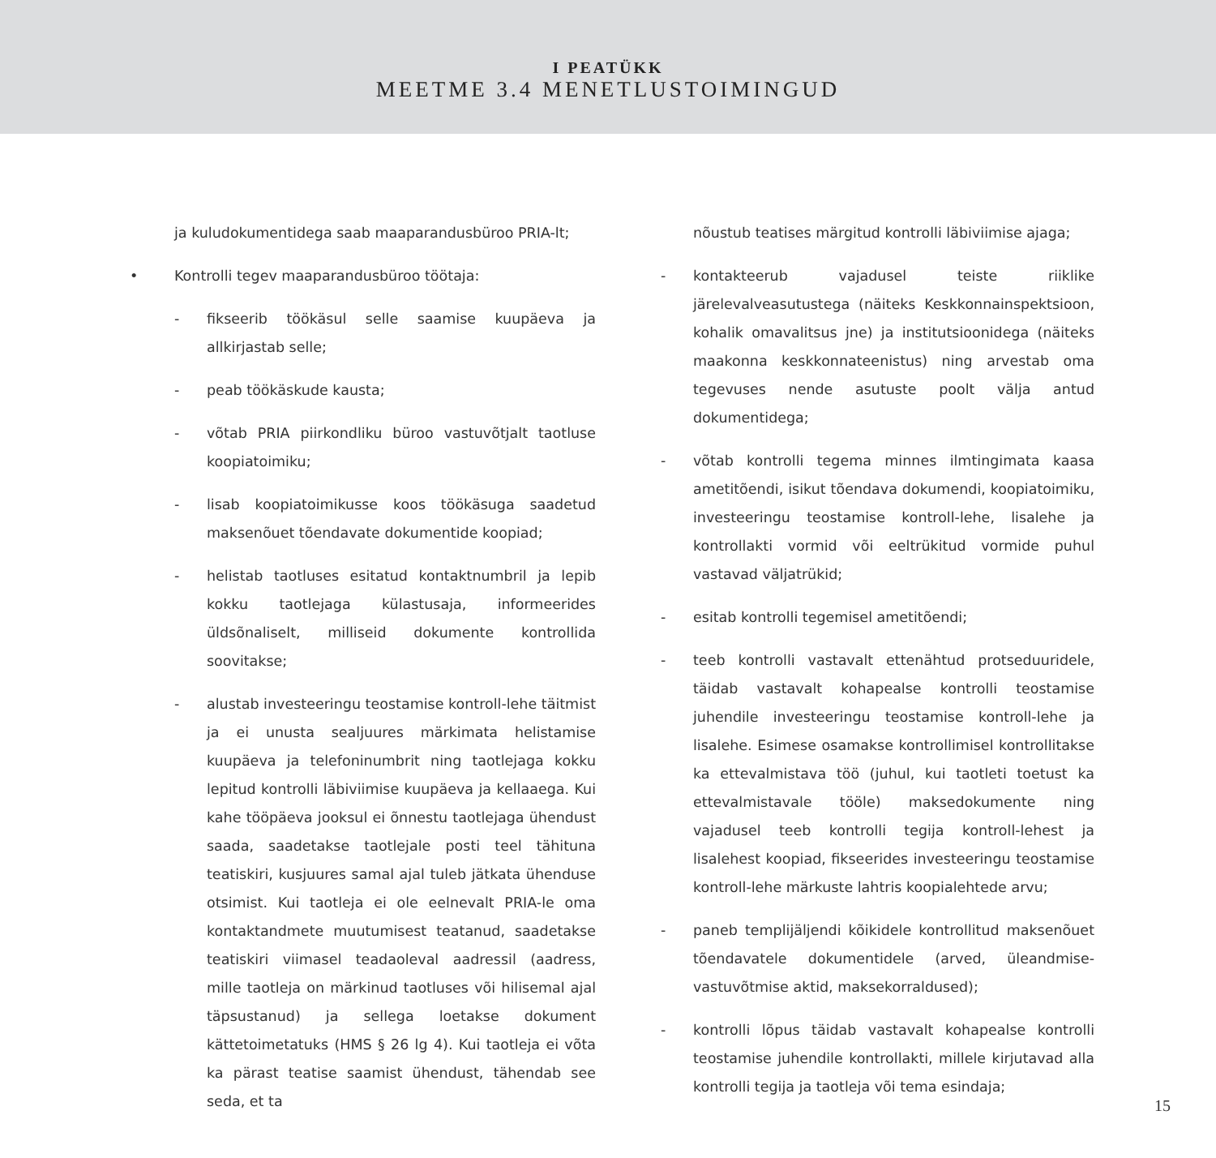I PEATÜKK
MEETME 3.4 MENETLUSTOIMINGUD
ja kuludokumentidega saab maaparandusbüroo PRIA-lt;
• Kontrolli tegev maaparandusbüroo töötaja:
- fikseerib töökäsul selle saamise kuupäeva ja allkirjastab selle;
- peab töökäskude kausta;
- võtab PRIA piirkondliku büroo vastuvõtjalt taotluse koopiatoimiku;
- lisab koopiatoimikusse koos töökäsuga saadetud maksenõuet tõendavate dokumentide koopiad;
- helistab taotluses esitatud kontaktnumbril ja lepib kokku taotlejaga külastusaja, informeerides üldsõnaliselt, milliseid dokumente kontrollida soovitakse;
- alustab investeeringu teostamise kontroll-lehe täitmist ja ei unusta sealjuures märkimata helistamise kuupäeva ja telefoninumbrit ning taotlejaga kokku lepitud kontrolli läbiviimise kuupäeva ja kellaaega. Kui kahe tööpäeva jooksul ei õnnestu taotlejaga ühendust saada, saadetakse taotlejale posti teel tähituna teatiskiri, kusjuures samal ajal tuleb jätkata ühenduse otsimist. Kui taotleja ei ole eelnevalt PRIA-le oma kontaktandmete muutumisest teatanud, saadetakse teatiskiri viimasel teadaoleval aadressil (aadress, mille taotleja on märkinud taotluses või hilisemal ajal täpsustanud) ja sellega loetakse dokument kättetoimetatuks (HMS § 26 lg 4). Kui taotleja ei võta ka pärast teatise saamist ühendust, tähendab see seda, et ta
nõustub teatises märgitud kontrolli läbiviimise ajaga;
- kontakteerub vajadusel teiste riiklike järelevalveasutustega (näiteks Keskkonnainspektsioon, kohalik omavalitsus jne) ja institutsioonidega (näiteks maakonna keskkonnateenistus) ning arvestab oma tegevuses nende asutuste poolt välja antud dokumentidega;
- võtab kontrolli tegema minnes ilmtingimata kaasa ametitõendi, isikut tõendava dokumendi, koopiatoimiku, investeeringu teostamise kontroll-lehe, lisalehe ja kontrollakti vormid või eeltrükitud vormide puhul vastavad väljatrükid;
- esitab kontrolli tegemisel ametitõendi;
- teeb kontrolli vastavalt ettenähtud protseduuridele, täidab vastavalt kohapealse kontrolli teostamise juhendile investeeringu teostamise kontroll-lehe ja lisalehe. Esimese osamakse kontrollimisel kontrollitakse ka ettevalmistava töö (juhul, kui taotleti toetust ka ettevalmistavale tööle) maksedokumente ning vajadusel teeb kontrolli tegija kontroll-lehest ja lisalehest koopiad, fikseerides investeeringu teostamise kontroll-lehe märkuste lahtris koopialehtede arvu;
- paneb templijäljendi kõikidele kontrollitud maksenõuet tõendavatele dokumentidele (arved, üleandmise-vastuvõtmise aktid, maksekorraldused);
- kontrolli lõpus täidab vastavalt kohapealse kontrolli teostamise juhendile kontrollakti, millele kirjutavad alla kontrolli tegija ja taotleja või tema esindaja;
15